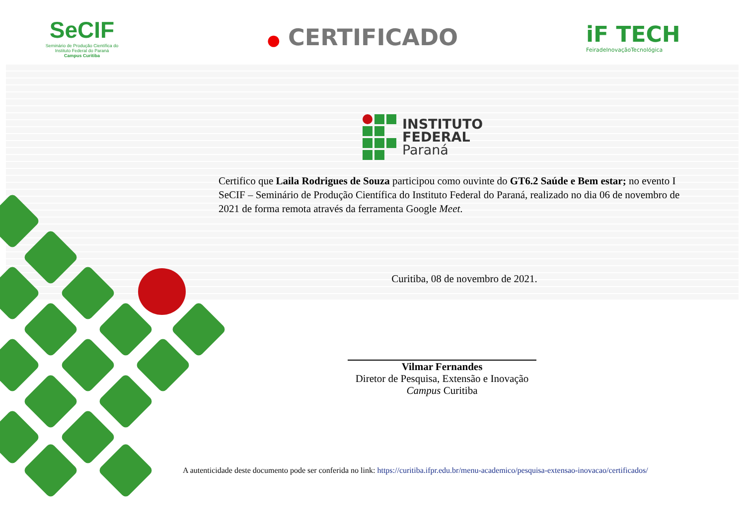SeCIF
Seminário de Produção Científica do
Instituto Federal do Paraná
Campus Curitiba
● CERTIFICADO iF TECH
FeiradeInovaçãoTecnológica
INSTITUTO
FEDERAL
Paraná
Certifico que Laila Rodrigues de Souza participou como ouvinte do GT6.2 Saúde e Bem estar; no evento I SeCIF – Seminário de Produção Científica do Instituto Federal do Paraná, realizado no dia 06 de novembro de 2021 de forma remota através da ferramenta Google Meet.
Curitiba, 08 de novembro de 2021.
Vilmar Fernandes
Diretor de Pesquisa, Extensão e Inovação
Campus Curitiba
A autenticidade deste documento pode ser conferida no link: https://curitiba.ifpr.edu.br/menu-academico/pesquisa-extensao-inovacao/certificados/